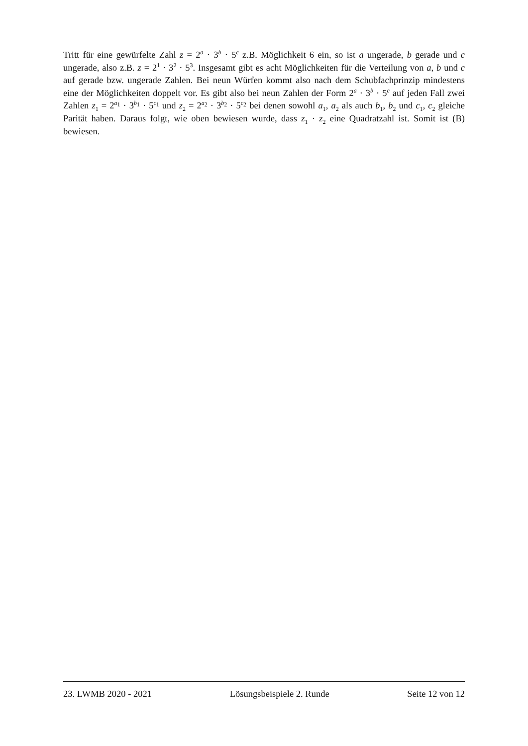Tritt für eine gewürfelte Zahl z = 2<sup>a</sup> · 3<sup>b</sup> · 5<sup>c</sup> z.B. Möglichkeit 6 ein, so ist a ungerade, b gerade und c ungerade, also z.B. z = 2<sup>1</sup> · 3<sup>2</sup> · 5<sup>3</sup>. Insgesamt gibt es acht Möglichkeiten für die Verteilung von a, b und c auf gerade bzw. ungerade Zahlen. Bei neun Würfen kommt also nach dem Schubfachprinzip mindestens eine der Möglichkeiten doppelt vor. Es gibt also bei neun Zahlen der Form 2<sup>a</sup> · 3<sup>b</sup> · 5<sup>c</sup> auf jeden Fall zwei Zahlen z<sub>1</sub> = 2<sup>a<sub>1</sub></sup> · 3<sup>b<sub>1</sub></sup> · 5<sup>c<sub>1</sub></sup> und z<sub>2</sub> = 2<sup>a<sub>2</sub></sup> · 3<sup>b<sub>2</sub></sup> · 5<sup>c<sub>2</sub></sup> bei denen sowohl a<sub>1</sub>, a<sub>2</sub> als auch b<sub>1</sub>, b<sub>2</sub> und c<sub>1</sub>, c<sub>2</sub> gleiche Parität haben. Daraus folgt, wie oben bewiesen wurde, dass z<sub>1</sub> · z<sub>2</sub> eine Quadratzahl ist. Somit ist (B) bewiesen.
23. LWMB 2020 - 2021 Lösungsbeispiele 2. Runde Seite 12 von 12